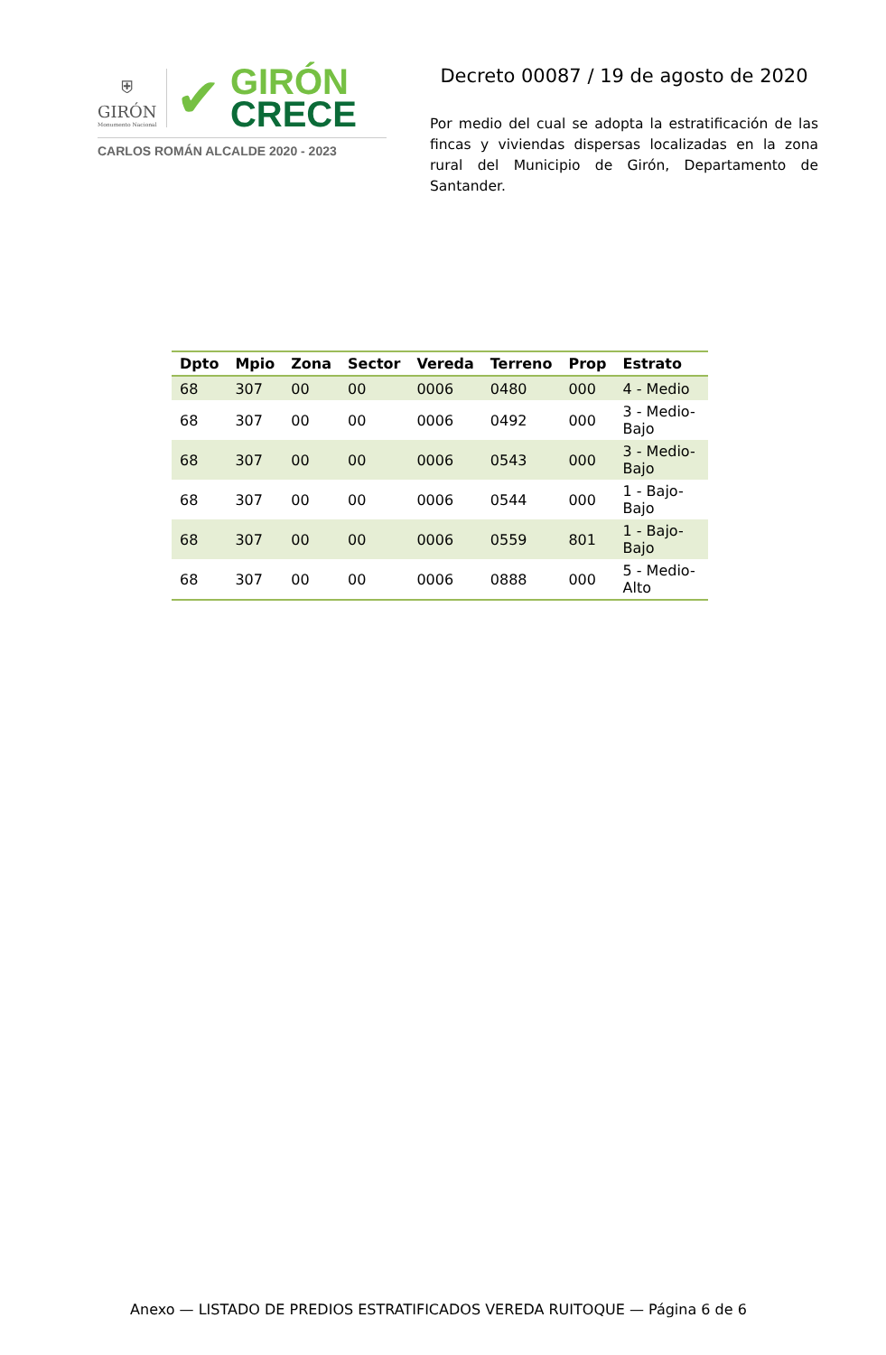⛨
GIRÓN
Monumento Nacional
✔
GIRÓN
CRECE
CARLOS ROMÁN ALCALDE 2020 - 2023
Decreto 00087 / 19 de agosto de 2020
Por medio del cual se adopta la estratificación de las fincas y viviendas dispersas localizadas en la zona rural del Municipio de Girón, Departamento de Santander.
| Dpto | Mpio | Zona | Sector | Vereda | Terreno | Prop | Estrato |
| --- | --- | --- | --- | --- | --- | --- | --- |
| 68 | 307 | 00 | 00 | 0006 | 0480 | 000 | 4 - Medio |
| 68 | 307 | 00 | 00 | 0006 | 0492 | 000 | 3 - Medio-Bajo |
| 68 | 307 | 00 | 00 | 0006 | 0543 | 000 | 3 - Medio-Bajo |
| 68 | 307 | 00 | 00 | 0006 | 0544 | 000 | 1 - Bajo-Bajo |
| 68 | 307 | 00 | 00 | 0006 | 0559 | 801 | 1 - Bajo-Bajo |
| 68 | 307 | 00 | 00 | 0006 | 0888 | 000 | 5 - Medio-Alto |
Anexo — LISTADO DE PREDIOS ESTRATIFICADOS VEREDA RUITOQUE — Página 6 de 6